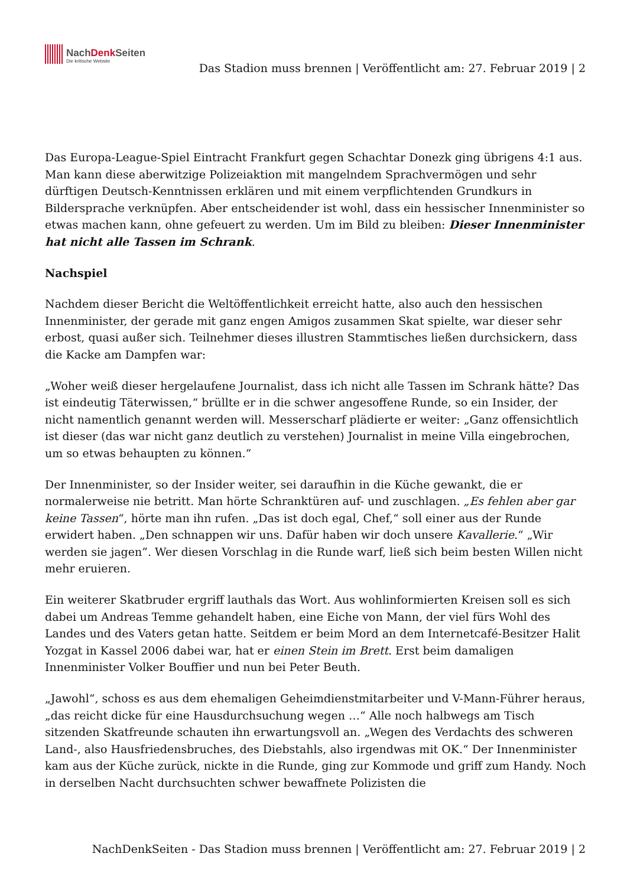NachDenk Seiten
Die kritische Website
Das Stadion muss brennen | Veröffentlicht am: 27. Februar 2019 | 2
Das Europa-League-Spiel Eintracht Frankfurt gegen Schachtar Donezk ging übrigens 4:1 aus. Man kann diese aberwitzige Polizeiaktion mit mangelndem Sprachvermögen und sehr dürftigen Deutsch-Kenntnissen erklären und mit einem verpflichtenden Grundkurs in Bildersprache verknüpfen. Aber entscheidender ist wohl, dass ein hessischer Innenminister so etwas machen kann, ohne gefeuert zu werden. Um im Bild zu bleiben: Dieser Innenminister hat nicht alle Tassen im Schrank.
Nachspiel
Nachdem dieser Bericht die Weltöffentlichkeit erreicht hatte, also auch den hessischen Innenminister, der gerade mit ganz engen Amigos zusammen Skat spielte, war dieser sehr erbost, quasi außer sich. Teilnehmer dieses illustren Stammtisches ließen durchsickern, dass die Kacke am Dampfen war:
„Woher weiß dieser hergelaufene Journalist, dass ich nicht alle Tassen im Schrank hätte? Das ist eindeutig Täterwissen,“ brüllte er in die schwer angesoffene Runde, so ein Insider, der nicht namentlich genannt werden will. Messerscharf plädierte er weiter: „Ganz offensichtlich ist dieser (das war nicht ganz deutlich zu verstehen) Journalist in meine Villa eingebrochen, um so etwas behaupten zu können.“
Der Innenminister, so der Insider weiter, sei daraufhin in die Küche gewankt, die er normalerweise nie betritt. Man hörte Schranktüren auf- und zuschlagen. „Es fehlen aber gar keine Tassen“, hörte man ihn rufen. „Das ist doch egal, Chef,“ soll einer aus der Runde erwidert haben. „Den schnappen wir uns. Dafür haben wir doch unsere Kavallerie.“ „Wir werden sie jagen”. Wer diesen Vorschlag in die Runde warf, ließ sich beim besten Willen nicht mehr eruieren.
Ein weiterer Skatbruder ergriff lauthals das Wort. Aus wohlinformierten Kreisen soll es sich dabei um Andreas Temme gehandelt haben, eine Eiche von Mann, der viel fürs Wohl des Landes und des Vaters getan hatte. Seitdem er beim Mord an dem Internetcafé-Besitzer Halit Yozgat in Kassel 2006 dabei war, hat er einen Stein im Brett. Erst beim damaligen Innenminister Volker Bouffier und nun bei Peter Beuth.
„Jawohl“, schoss es aus dem ehemaligen Geheimdienstmitarbeiter und V-Mann-Führer heraus, „das reicht dicke für eine Hausdurchsuchung wegen …“ Alle noch halbwegs am Tisch sitzenden Skatfreunde schauten ihn erwartungsvoll an. „Wegen des Verdachts des schweren Land-, also Hausfriedensbruches, des Diebstahls, also irgendwas mit OK.“ Der Innenminister kam aus der Küche zurück, nickte in die Runde, ging zur Kommode und griff zum Handy. Noch in derselben Nacht durchsuchten schwer bewaffnete Polizisten die
NachDenkSeiten - Das Stadion muss brennen | Veröffentlicht am: 27. Februar 2019 | 2